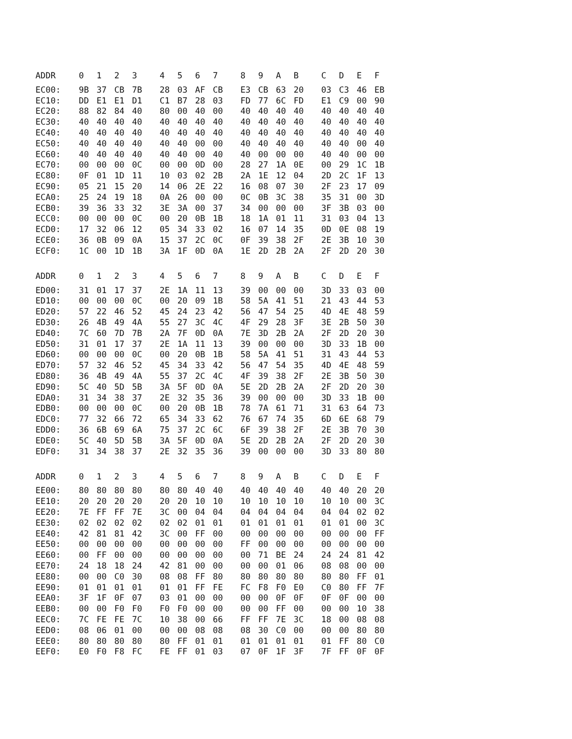| ADDR | 0 | 1 | 2 | 3 | | 4 | 5 | 6 | 7 | | 8 | 9 | A | B | | C | D | E | F |
| --- | --- | --- | --- | --- | --- | --- | --- | --- | --- | --- | --- | --- | --- | --- | --- | --- | --- | --- | --- |
| EC00: | 9B | 37 | CB | 7B | | 28 | 03 | AF | CB | | E3 | CB | 63 | 20 | | 03 | C3 | 46 | EB |
| EC10: | DD | E1 | E1 | D1 | | C1 | B7 | 28 | 03 | | FD | 77 | 6C | FD | | E1 | C9 | 00 | 90 |
| EC20: | 88 | 82 | 84 | 40 | | 80 | 00 | 40 | 00 | | 40 | 40 | 40 | 40 | | 40 | 40 | 40 | 40 |
| EC30: | 40 | 40 | 40 | 40 | | 40 | 40 | 40 | 40 | | 40 | 40 | 40 | 40 | | 40 | 40 | 40 | 40 |
| EC40: | 40 | 40 | 40 | 40 | | 40 | 40 | 40 | 40 | | 40 | 40 | 40 | 40 | | 40 | 40 | 40 | 40 |
| EC50: | 40 | 40 | 40 | 40 | | 40 | 40 | 00 | 00 | | 40 | 40 | 40 | 40 | | 40 | 40 | 00 | 40 |
| EC60: | 40 | 40 | 40 | 40 | | 40 | 40 | 00 | 40 | | 40 | 00 | 00 | 00 | | 40 | 40 | 00 | 00 |
| EC70: | 00 | 00 | 00 | 0C | | 00 | 00 | 0D | 00 | | 28 | 27 | 1A | 0E | | 00 | 29 | 1C | 1B |
| EC80: | 0F | 01 | 1D | 11 | | 10 | 03 | 02 | 2B | | 2A | 1E | 12 | 04 | | 2D | 2C | 1F | 13 |
| EC90: | 05 | 21 | 15 | 20 | | 14 | 06 | 2E | 22 | | 16 | 08 | 07 | 30 | | 2F | 23 | 17 | 09 |
| ECA0: | 25 | 24 | 19 | 18 | | 0A | 26 | 00 | 00 | | 0C | 0B | 3C | 38 | | 35 | 31 | 00 | 3D |
| ECB0: | 39 | 36 | 33 | 32 | | 3E | 3A | 00 | 37 | | 34 | 00 | 00 | 00 | | 3F | 3B | 03 | 00 |
| ECC0: | 00 | 00 | 00 | 0C | | 00 | 20 | 0B | 1B | | 18 | 1A | 01 | 11 | | 31 | 03 | 04 | 13 |
| ECD0: | 17 | 32 | 06 | 12 | | 05 | 34 | 33 | 02 | | 16 | 07 | 14 | 35 | | 0D | 0E | 08 | 19 |
| ECE0: | 36 | 0B | 09 | 0A | | 15 | 37 | 2C | 0C | | 0F | 39 | 38 | 2F | | 2E | 3B | 10 | 30 |
| ECF0: | 1C | 00 | 1D | 1B | | 3A | 1F | 0D | 0A | | 1E | 2D | 2B | 2A | | 2F | 2D | 20 | 30 |
| ADDR | 0 | 1 | 2 | 3 | | 4 | 5 | 6 | 7 | | 8 | 9 | A | B | | C | D | E | F |
| --- | --- | --- | --- | --- | --- | --- | --- | --- | --- | --- | --- | --- | --- | --- | --- | --- | --- | --- | --- |
| ED00: | 31 | 01 | 17 | 37 | | 2E | 1A | 11 | 13 | | 39 | 00 | 00 | 00 | | 3D | 33 | 03 | 00 |
| ED10: | 00 | 00 | 00 | 0C | | 00 | 20 | 09 | 1B | | 58 | 5A | 41 | 51 | | 21 | 43 | 44 | 53 |
| ED20: | 57 | 22 | 46 | 52 | | 45 | 24 | 23 | 42 | | 56 | 47 | 54 | 25 | | 4D | 4E | 48 | 59 |
| ED30: | 26 | 4B | 49 | 4A | | 55 | 27 | 3C | 4C | | 4F | 29 | 28 | 3F | | 3E | 2B | 50 | 30 |
| ED40: | 7C | 60 | 7D | 7B | | 2A | 7F | 0D | 0A | | 7E | 3D | 2B | 2A | | 2F | 2D | 20 | 30 |
| ED50: | 31 | 01 | 17 | 37 | | 2E | 1A | 11 | 13 | | 39 | 00 | 00 | 00 | | 3D | 33 | 1B | 00 |
| ED60: | 00 | 00 | 00 | 0C | | 00 | 20 | 0B | 1B | | 58 | 5A | 41 | 51 | | 31 | 43 | 44 | 53 |
| ED70: | 57 | 32 | 46 | 52 | | 45 | 34 | 33 | 42 | | 56 | 47 | 54 | 35 | | 4D | 4E | 48 | 59 |
| ED80: | 36 | 4B | 49 | 4A | | 55 | 37 | 2C | 4C | | 4F | 39 | 38 | 2F | | 2E | 3B | 50 | 30 |
| ED90: | 5C | 40 | 5D | 5B | | 3A | 5F | 0D | 0A | | 5E | 2D | 2B | 2A | | 2F | 2D | 20 | 30 |
| EDA0: | 31 | 34 | 38 | 37 | | 2E | 32 | 35 | 36 | | 39 | 00 | 00 | 00 | | 3D | 33 | 1B | 00 |
| EDB0: | 00 | 00 | 00 | 0C | | 00 | 20 | 0B | 1B | | 78 | 7A | 61 | 71 | | 31 | 63 | 64 | 73 |
| EDC0: | 77 | 32 | 66 | 72 | | 65 | 34 | 33 | 62 | | 76 | 67 | 74 | 35 | | 6D | 6E | 68 | 79 |
| EDD0: | 36 | 6B | 69 | 6A | | 75 | 37 | 2C | 6C | | 6F | 39 | 38 | 2F | | 2E | 3B | 70 | 30 |
| EDE0: | 5C | 40 | 5D | 5B | | 3A | 5F | 0D | 0A | | 5E | 2D | 2B | 2A | | 2F | 2D | 20 | 30 |
| EDF0: | 31 | 34 | 38 | 37 | | 2E | 32 | 35 | 36 | | 39 | 00 | 00 | 00 | | 3D | 33 | 80 | 80 |
| ADDR | 0 | 1 | 2 | 3 | | 4 | 5 | 6 | 7 | | 8 | 9 | A | B | | C | D | E | F |
| --- | --- | --- | --- | --- | --- | --- | --- | --- | --- | --- | --- | --- | --- | --- | --- | --- | --- | --- | --- |
| EE00: | 80 | 80 | 80 | 80 | | 80 | 80 | 40 | 40 | | 40 | 40 | 40 | 40 | | 40 | 40 | 20 | 20 |
| EE10: | 20 | 20 | 20 | 20 | | 20 | 20 | 10 | 10 | | 10 | 10 | 10 | 10 | | 10 | 10 | 00 | 3C |
| EE20: | 7E | FF | FF | 7E | | 3C | 00 | 04 | 04 | | 04 | 04 | 04 | 04 | | 04 | 04 | 02 | 02 |
| EE30: | 02 | 02 | 02 | 02 | | 02 | 02 | 01 | 01 | | 01 | 01 | 01 | 01 | | 01 | 01 | 00 | 3C |
| EE40: | 42 | 81 | 81 | 42 | | 3C | 00 | FF | 00 | | 00 | 00 | 00 | 00 | | 00 | 00 | 00 | FF |
| EE50: | 00 | 00 | 00 | 00 | | 00 | 00 | 00 | 00 | | FF | 00 | 00 | 00 | | 00 | 00 | 00 | 00 |
| EE60: | 00 | FF | 00 | 00 | | 00 | 00 | 00 | 00 | | 00 | 71 | BE | 24 | | 24 | 24 | 81 | 42 |
| EE70: | 24 | 18 | 18 | 24 | | 42 | 81 | 00 | 00 | | 00 | 00 | 01 | 06 | | 08 | 08 | 00 | 00 |
| EE80: | 00 | 00 | C0 | 30 | | 08 | 08 | FF | 80 | | 80 | 80 | 80 | 80 | | 80 | 80 | FF | 01 |
| EE90: | 01 | 01 | 01 | 01 | | 01 | 01 | FF | FE | | FC | F8 | F0 | E0 | | C0 | 80 | FF | 7F |
| EEA0: | 3F | 1F | 0F | 07 | | 03 | 01 | 00 | 00 | | 00 | 00 | 0F | 0F | | 0F | 0F | 00 | 00 |
| EEB0: | 00 | 00 | F0 | F0 | | F0 | F0 | 00 | 00 | | 00 | 00 | FF | 00 | | 00 | 00 | 10 | 38 |
| EEC0: | 7C | FE | FE | 7C | | 10 | 38 | 00 | 66 | | FF | FF | 7E | 3C | | 18 | 00 | 08 | 08 |
| EED0: | 08 | 06 | 01 | 00 | | 00 | 00 | 08 | 08 | | 08 | 30 | C0 | 00 | | 00 | 00 | 80 | 80 |
| EEE0: | 80 | 80 | 80 | 80 | | 80 | FF | 01 | 01 | | 01 | 01 | 01 | 01 | | 01 | FF | 80 | C0 |
| EEF0: | E0 | F0 | F8 | FC | | FE | FF | 01 | 03 | | 07 | 0F | 1F | 3F | | 7F | FF | 0F | 0F |